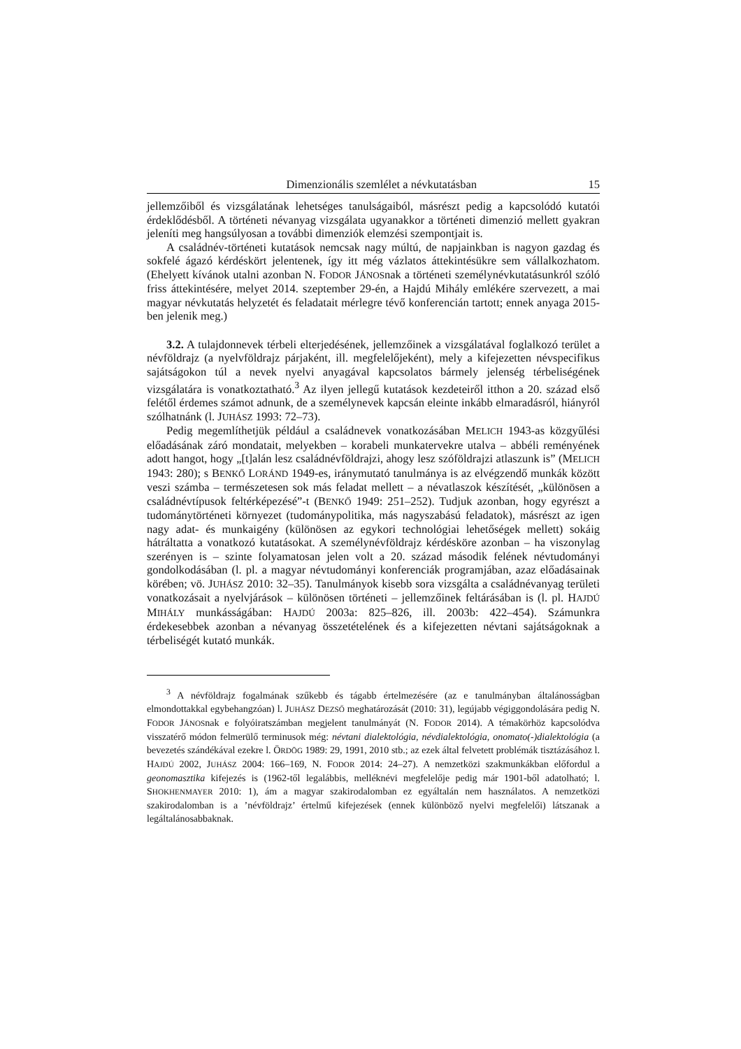Dimenzionális szemlélet a névkutatásban 15
jellemzőiből és vizsgálatának lehetséges tanulságaiból, másrészt pedig a kapcsolódó kutatói érdeklődésből. A történeti névanyag vizsgálata ugyanakkor a történeti dimenzió mellett gyakran jeleníti meg hangsúlyosan a további dimenziók elemzési szempontjait is.
A családnév-történeti kutatások nemcsak nagy múltú, de napjainkban is nagyon gazdag és sokfelé ágazó kérdéskört jelentenek, így itt még vázlatos áttekintésükre sem vállalkozhatom. (Ehelyett kívánok utalni azonban N. FODOR JÁNOSnak a történeti személynévkutatásunkról szóló friss áttekintésére, melyet 2014. szeptember 29-én, a Hajdú Mihály emlékére szervezett, a mai magyar névkutatás helyzetét és feladatait mérlegre tévő konferencián tartott; ennek anyaga 2015-ben jelenik meg.)
3.2. A tulajdonnevek térbeli elterjedésének, jellemzőinek a vizsgálatával foglalkozó terület a névföldrajz (a nyelvföldrajz párjaként, ill. megfelelőjeként), mely a kifejezetten névspecifikus sajátságokon túl a nevek nyelvi anyagával kapcsolatos bármely jelenség térbeliségének vizsgálatára is vonatkoztatható.<sup>3</sup> Az ilyen jellegű kutatások kezdeteiről itthon a 20. század első felétől érdemes számot adnunk, de a személynevek kapcsán eleinte inkább elmaradásról, hiányról szólhatnánk (l. JUHÁSZ 1993: 72–73).
Pedig megemlíthetjük például a családnevek vonatkozásában MELICH 1943-as közgyűlési előadásának záró mondatait, melyekben – korabeli munkatervekre utalva – abbéli reményének adott hangot, hogy „[t]alán lesz családnévföldrajzi, ahogy lesz szóföldrajzi atlaszunk is” (MELICH 1943: 280); s BENKŐ LORÁND 1949-es, iránymutató tanulmánya is az elvégzendő munkák között veszi számba – természetesen sok más feladat mellett – a névatlaszok készítését, „különösen a családnévtípusok feltérképezésé”-t (BENKŐ 1949: 251–252). Tudjuk azonban, hogy egyrészt a tudománytörténeti környezet (tudománypolitika, más nagyszabású feladatok), másrészt az igen nagy adat- és munkaigény (különösen az egykori technológiai lehetőségek mellett) sokáig hátráltatta a vonatkozó kutatásokat. A személynévföldrajz kérdésköre azonban – ha viszonylag szerényen is – szinte folyamatosan jelen volt a 20. század második felének névtudományi gondolkodásában (l. pl. a magyar névtudományi konferenciák programjában, azaz előadásainak körében; vö. JUHÁSZ 2010: 32–35). Tanulmányok kisebb sora vizsgálta a családnévanyag területi vonatkozásait a nyelvjárások – különösen történeti – jellemzőinek feltárásában is (l. pl. HAJDÚ MIHÁLY munkásságában: HAJDÚ 2003a: 825–826, ill. 2003b: 422–454). Számunkra érdekesebbek azonban a névanyag összetételének és a kifejezetten névtani sajátságoknak a térbeliségét kutató munkák.
<sup>3</sup> A névföldrajz fogalmának szűkebb és tágabb értelmezésére (az e tanulmányban általánosságban elmondottakkal egybehangzóan) l. JUHÁSZ DEZSŐ meghatározását (2010: 31), legújabb végiggondolására pedig N. FODOR JÁNOSnak e folyóiratszámban megjelent tanulmányát (N. FODOR 2014). A témakörhöz kapcsolódva visszatérő módon felmerülő terminusok még: névtani dialektológia, névdialektológia, onomato(-)dialektológia (a bevezetés szándékával ezekre l. ÖRDÖG 1989: 29, 1991, 2010 stb.; az ezek által felvetett problémák tisztázásához l. HAJDÚ 2002, JUHÁSZ 2004: 166–169, N. FODOR 2014: 24–27). A nemzetközi szakmunkákban előfordul a geonomasztika kifejezés is (1962-től legalábbis, melléknévi megfelelője pedig már 1901-ből adatolható; l. SHOKHENMAYER 2010: 1), ám a magyar szakirodalomban ez egyáltalán nem használatos. A nemzetközi szakirodalomban is a ’névföldrajz’ értelmű kifejezések (ennek különböző nyelvi megfelelői) látszanak a legáltalánosabbaknak.